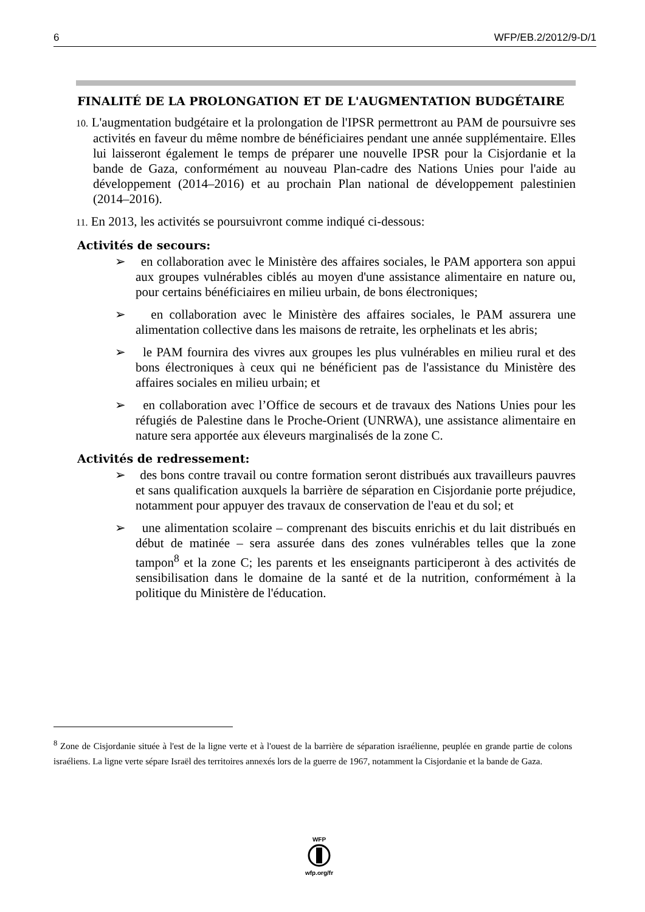6 WFP/EB.2/2012/9-D/1
FINALITÉ DE LA PROLONGATION ET DE L'AUGMENTATION BUDGÉTAIRE
10. L'augmentation budgétaire et la prolongation de l'IPSR permettront au PAM de poursuivre ses activités en faveur du même nombre de bénéficiaires pendant une année supplémentaire. Elles lui laisseront également le temps de préparer une nouvelle IPSR pour la Cisjordanie et la bande de Gaza, conformément au nouveau Plan-cadre des Nations Unies pour l'aide au développement (2014–2016) et au prochain Plan national de développement palestinien (2014–2016).
11. En 2013, les activités se poursuivront comme indiqué ci-dessous:
Activités de secours:
➢ en collaboration avec le Ministère des affaires sociales, le PAM apportera son appui aux groupes vulnérables ciblés au moyen d'une assistance alimentaire en nature ou, pour certains bénéficiaires en milieu urbain, de bons électroniques;
➢ en collaboration avec le Ministère des affaires sociales, le PAM assurera une alimentation collective dans les maisons de retraite, les orphelinats et les abris;
➢ le PAM fournira des vivres aux groupes les plus vulnérables en milieu rural et des bons électroniques à ceux qui ne bénéficient pas de l'assistance du Ministère des affaires sociales en milieu urbain; et
➢ en collaboration avec l’Office de secours et de travaux des Nations Unies pour les réfugiés de Palestine dans le Proche-Orient (UNRWA), une assistance alimentaire en nature sera apportée aux éleveurs marginalisés de la zone C.
Activités de redressement:
➢ des bons contre travail ou contre formation seront distribués aux travailleurs pauvres et sans qualification auxquels la barrière de séparation en Cisjordanie porte préjudice, notamment pour appuyer des travaux de conservation de l'eau et du sol; et
➢ une alimentation scolaire – comprenant des biscuits enrichis et du lait distribués en début de matinée – sera assurée dans des zones vulnérables telles que la zone tampon<sup>8</sup> et la zone C; les parents et les enseignants participeront à des activités de sensibilisation dans le domaine de la santé et de la nutrition, conformément à la politique du Ministère de l'éducation.
<sup>8</sup> Zone de Cisjordanie située à l'est de la ligne verte et à l'ouest de la barrière de séparation israélienne, peuplée en grande partie de colons israéliens. La ligne verte sépare Israël des territoires annexés lors de la guerre de 1967, notamment la Cisjordanie et la bande de Gaza.
WFP
wfp.org/fr